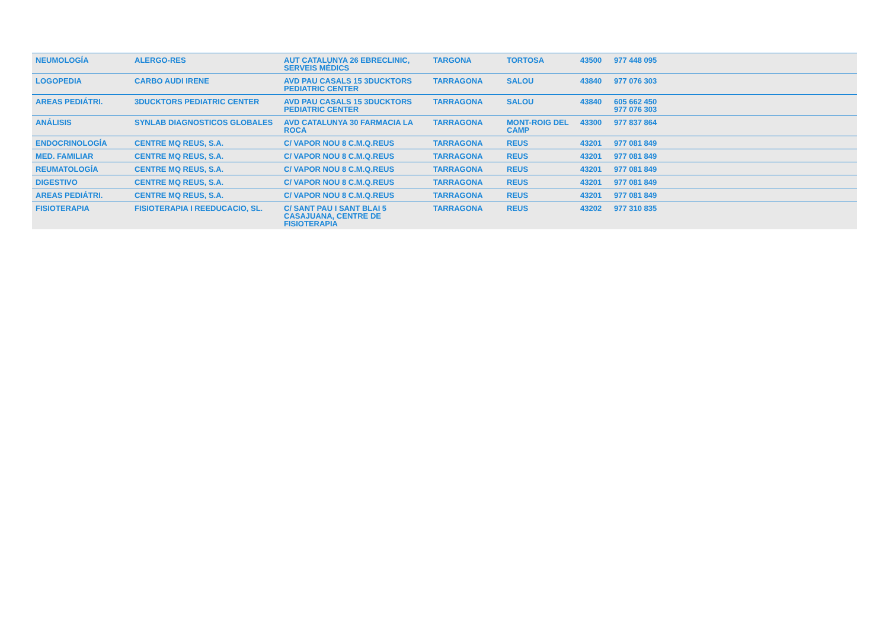| NEUMOLOGÍA | ALERGO-RES | AUT CATALUNYA 26 EBRECLINIC, SERVEIS MÉDICS | TARGONA | TORTOSA | 43500 | 977 448 095 |
| LOGOPEDIA | CARBO AUDI IRENE | AVD PAU CASALS 15 3DUCKTORS PEDIATRIC CENTER | TARRAGONA | SALOU | 43840 | 977 076 303 |
| AREAS PEDIÁTRI. | 3DUCKTORS PEDIATRIC CENTER | AVD PAU CASALS 15 3DUCKTORS PEDIATRIC CENTER | TARRAGONA | SALOU | 43840 | 605 662 450 977 076 303 |
| ANÁLISIS | SYNLAB DIAGNOSTICOS GLOBALES | AVD CATALUNYA 30 FARMACIA LA ROCA | TARRAGONA | MONT-ROIG DEL CAMP | 43300 | 977 837 864 |
| ENDOCRINOLOGÍA | CENTRE MQ REUS, S.A. | C/ VAPOR NOU 8 C.M.Q.REUS | TARRAGONA | REUS | 43201 | 977 081 849 |
| MED. FAMILIAR | CENTRE MQ REUS, S.A. | C/ VAPOR NOU 8 C.M.Q.REUS | TARRAGONA | REUS | 43201 | 977 081 849 |
| REUMATOLOGÍA | CENTRE MQ REUS, S.A. | C/ VAPOR NOU 8 C.M.Q.REUS | TARRAGONA | REUS | 43201 | 977 081 849 |
| DIGESTIVO | CENTRE MQ REUS, S.A. | C/ VAPOR NOU 8 C.M.Q.REUS | TARRAGONA | REUS | 43201 | 977 081 849 |
| AREAS PEDIÁTRI. | CENTRE MQ REUS, S.A. | C/ VAPOR NOU 8 C.M.Q.REUS | TARRAGONA | REUS | 43201 | 977 081 849 |
| FISIOTERAPIA | FISIOTERAPIA I REEDUCACIO, SL. | C/ SANT PAU I SANT BLAI 5 CASAJUANA, CENTRE DE FISIOTERAPIA | TARRAGONA | REUS | 43202 | 977 310 835 |